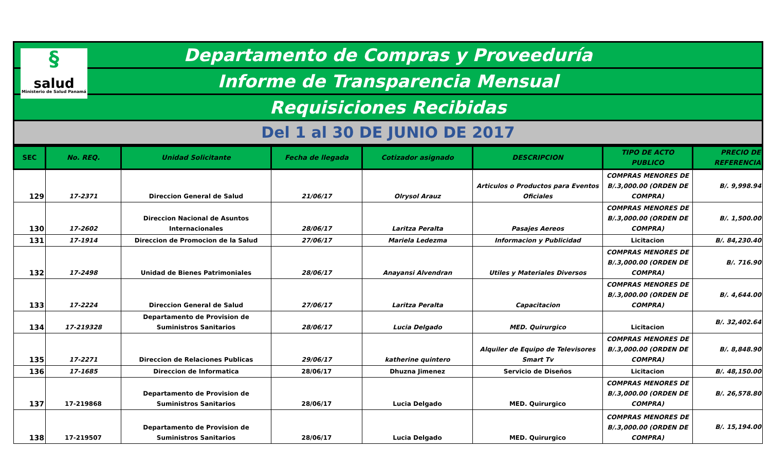§
salud
Ministerio de Salud Panamá
Departamento de Compras y Proveeduría
Informe de Transparencia Mensual
Requisiciones Recibidas
Del 1 al 30 DE JUNIO DE 2017
| SEC | No. REQ. | Unidad Solicitante | Fecha de llegada | Cotizador asignado | DESCRIPCION | TIPO DE ACTO PUBLICO | PRECIO DE REFERENCIA |
| --- | --- | --- | --- | --- | --- | --- | --- |
| 129 | 17-2371 | Direccion General de Salud | 21/06/17 | Olrysol Arauz | Articulos o Productos para Eventos Oficiales | COMPRAS MENORES DE B/.3,000.00 (ORDEN DE COMPRA) | B/. 9,998.94 |
| 130 | 17-2602 | Direccion Nacional de Asuntos Internacionales | 28/06/17 | Laritza Peralta | Pasajes Aereos | COMPRAS MENORES DE B/.3,000.00 (ORDEN DE COMPRA) | B/. 1,500.00 |
| 131 | 17-1914 | Direccion de Promocion de la Salud | 27/06/17 | Mariela Ledezma | Informacion y Publicidad | Licitacion | B/. 84,230.40 |
| 132 | 17-2498 | Unidad de Bienes Patrimoniales | 28/06/17 | Anayansi Alvendran | Utiles y Materiales Diversos | COMPRAS MENORES DE B/.3,000.00 (ORDEN DE COMPRA) | B/. 716.90 |
| 133 | 17-2224 | Direccion General de Salud | 27/06/17 | Laritza Peralta | Capacitacion | COMPRAS MENORES DE B/.3,000.00 (ORDEN DE COMPRA) | B/. 4,644.00 |
| 134 | 17-219328 | Departamento de Provision de Suministros Sanitarios | 28/06/17 | Lucia Delgado | MED. Quirurgico | Licitacion | B/. 32,402.64 |
| 135 | 17-2271 | Direccion de Relaciones Publicas | 29/06/17 | katherine quintero | Alquiler de Equipo de Televisores Smart Tv | COMPRAS MENORES DE B/.3,000.00 (ORDEN DE COMPRA) | B/. 8,848.90 |
| 136 | 17-1685 | Direccion de Informatica | 28/06/17 | Dhuzna Jimenez | Servicio de Diseños | Licitacion | B/. 48,150.00 |
| 137 | 17-219868 | Departamento de Provision de Suministros Sanitarios | 28/06/17 | Lucia Delgado | MED. Quirurgico | COMPRAS MENORES DE B/.3,000.00 (ORDEN DE COMPRA) | B/. 26,578.80 |
| 138 | 17-219507 | Departamento de Provision de Suministros Sanitarios | 28/06/17 | Lucia Delgado | MED. Quirurgico | COMPRAS MENORES DE B/.3,000.00 (ORDEN DE COMPRA) | B/. 15,194.00 |